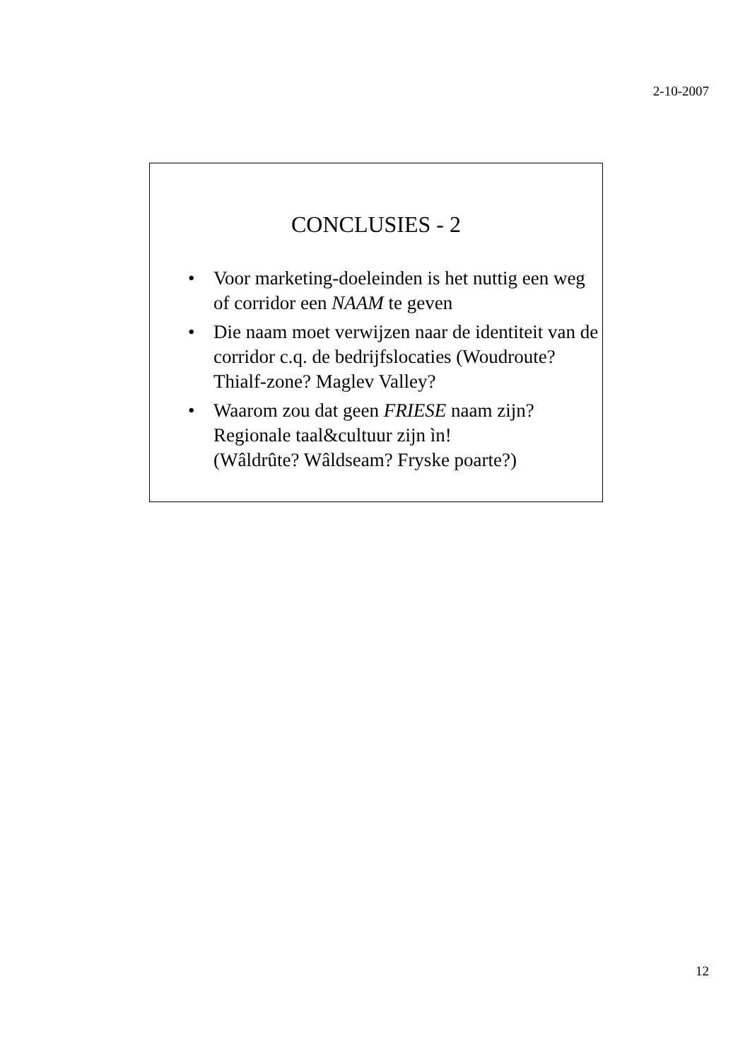2-10-2007
CONCLUSIES - 2
• Voor marketing-doeleinden is het nuttig een weg of corridor een NAAM te geven
• Die naam moet verwijzen naar de identiteit van de corridor c.q. de bedrijfslocaties (Woudroute? Thialf-zone? Maglev Valley?
• Waarom zou dat geen FRIESE naam zijn? Regionale taal&cultuur zijn ìn!
(Wâldrûte? Wâldseam? Fryske poarte?)
12